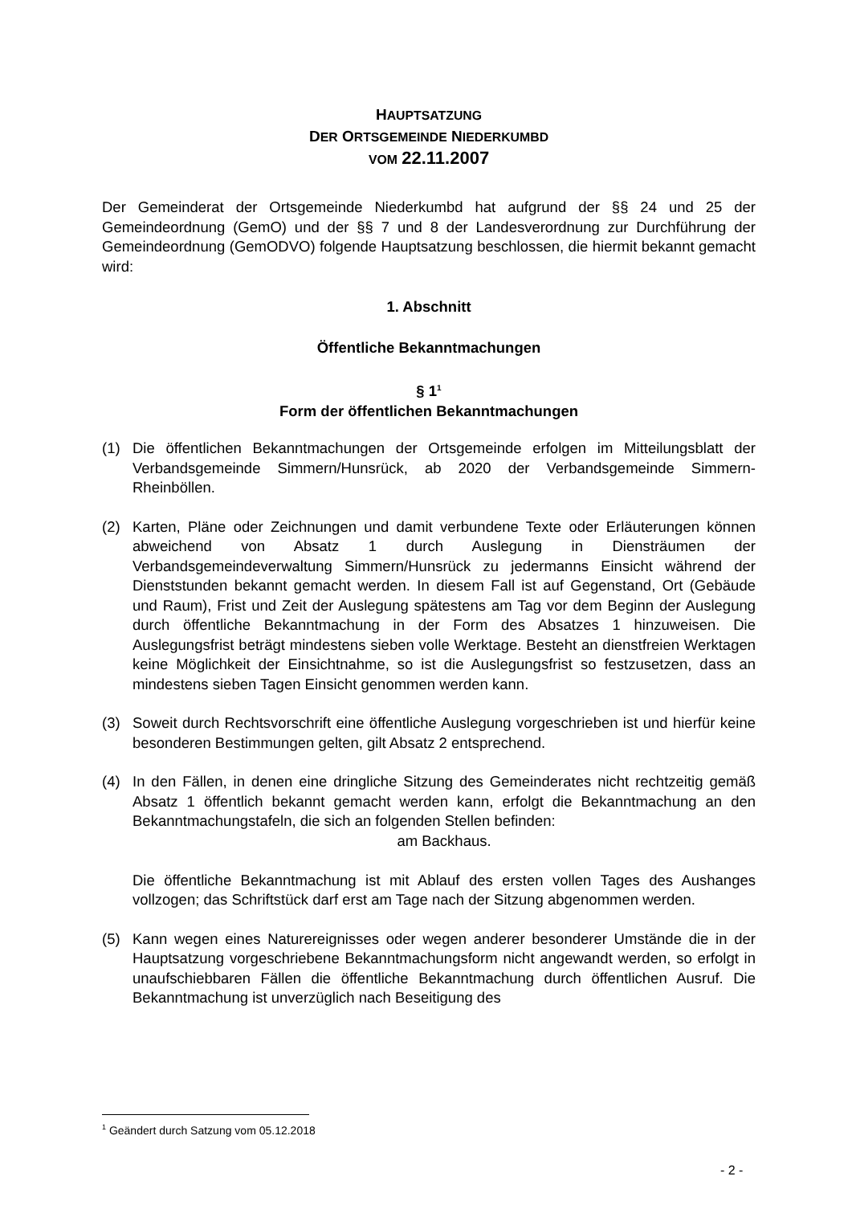HAUPTSATZUNG
DER ORTSGEMEINDE NIEDERKUMBD
VOM 22.11.2007
Der Gemeinderat der Ortsgemeinde Niederkumbd hat aufgrund der §§ 24 und 25 der Gemeindeordnung (GemO) und der §§ 7 und 8 der Landesverordnung zur Durchführung der Gemeindeordnung (GemODVO) folgende Hauptsatzung beschlossen, die hiermit bekannt gemacht wird:
1. Abschnitt
Öffentliche Bekanntmachungen
§ 1<sup>1</sup>
Form der öffentlichen Bekanntmachungen
(1) Die öffentlichen Bekanntmachungen der Ortsgemeinde erfolgen im Mitteilungsblatt der Verbandsgemeinde Simmern/Hunsrück, ab 2020 der Verbandsgemeinde Simmern-Rheinböllen.
(2) Karten, Pläne oder Zeichnungen und damit verbundene Texte oder Erläuterungen können abweichend von Absatz 1 durch Auslegung in Diensträumen der Verbandsgemeindeverwaltung Simmern/Hunsrück zu jedermanns Einsicht während der Dienststunden bekannt gemacht werden. In diesem Fall ist auf Gegenstand, Ort (Gebäude und Raum), Frist und Zeit der Auslegung spätestens am Tag vor dem Beginn der Auslegung durch öffentliche Bekanntmachung in der Form des Absatzes 1 hinzuweisen. Die Auslegungsfrist beträgt mindestens sieben volle Werktage. Besteht an dienstfreien Werktagen keine Möglichkeit der Einsichtnahme, so ist die Auslegungsfrist so festzusetzen, dass an mindestens sieben Tagen Einsicht genommen werden kann.
(3) Soweit durch Rechtsvorschrift eine öffentliche Auslegung vorgeschrieben ist und hierfür keine besonderen Bestimmungen gelten, gilt Absatz 2 entsprechend.
(4) In den Fällen, in denen eine dringliche Sitzung des Gemeinderates nicht rechtzeitig gemäß Absatz 1 öffentlich bekannt gemacht werden kann, erfolgt die Bekanntmachung an den Bekanntmachungstafeln, die sich an folgenden Stellen befinden:
am Backhaus.
Die öffentliche Bekanntmachung ist mit Ablauf des ersten vollen Tages des Aushanges vollzogen; das Schriftstück darf erst am Tage nach der Sitzung abgenommen werden.
(5) Kann wegen eines Naturereignisses oder wegen anderer besonderer Umstände die in der Hauptsatzung vorgeschriebene Bekanntmachungsform nicht angewandt werden, so erfolgt in unaufschiebbaren Fällen die öffentliche Bekanntmachung durch öffentlichen Ausruf. Die Bekanntmachung ist unverzüglich nach Beseitigung des
<sup>1</sup> Geändert durch Satzung vom 05.12.2018
- 2 -